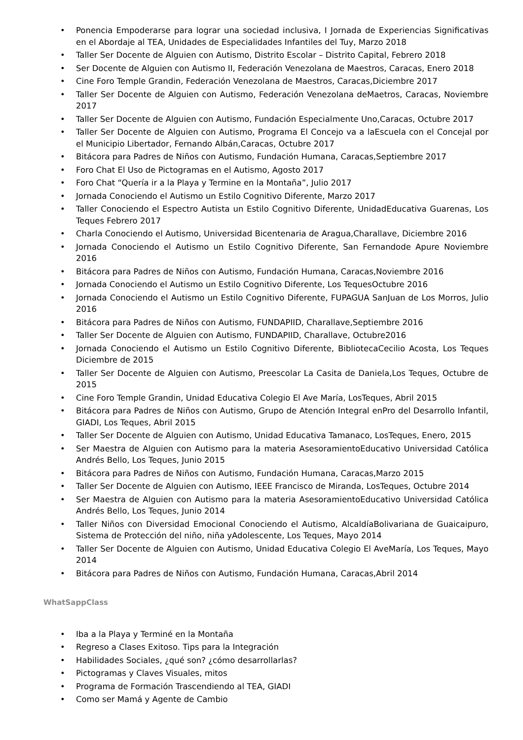• Ponencia Empoderarse para lograr una sociedad inclusiva, I Jornada de Experiencias Significativas en el Abordaje al TEA, Unidades de Especialidades Infantiles del Tuy, Marzo 2018
• Taller Ser Docente de Alguien con Autismo, Distrito Escolar – Distrito Capital, Febrero 2018
• Ser Docente de Alguien con Autismo II, Federación Venezolana de Maestros, Caracas, Enero 2018
• Cine Foro Temple Grandin, Federación Venezolana de Maestros, Caracas,Diciembre 2017
• Taller Ser Docente de Alguien con Autismo, Federación Venezolana deMaetros, Caracas, Noviembre 2017
• Taller Ser Docente de Alguien con Autismo, Fundación Especialmente Uno,Caracas, Octubre 2017
• Taller Ser Docente de Alguien con Autismo, Programa El Concejo va a laEscuela con el Concejal por el Municipio Libertador, Fernando Albán,Caracas, Octubre 2017
• Bitácora para Padres de Niños con Autismo, Fundación Humana, Caracas,Septiembre 2017
• Foro Chat El Uso de Pictogramas en el Autismo, Agosto 2017
• Foro Chat “Quería ir a la Playa y Termine en la Montaña”, Julio 2017
• Jornada Conociendo el Autismo un Estilo Cognitivo Diferente, Marzo 2017
• Taller Conociendo el Espectro Autista un Estilo Cognitivo Diferente, UnidadEducativa Guarenas, Los Teques Febrero 2017
• Charla Conociendo el Autismo, Universidad Bicentenaria de Aragua,Charallave, Diciembre 2016
• Jornada Conociendo el Autismo un Estilo Cognitivo Diferente, San Fernandode Apure Noviembre 2016
• Bitácora para Padres de Niños con Autismo, Fundación Humana, Caracas,Noviembre 2016
• Jornada Conociendo el Autismo un Estilo Cognitivo Diferente, Los TequesOctubre 2016
• Jornada Conociendo el Autismo un Estilo Cognitivo Diferente, FUPAGUA SanJuan de Los Morros, Julio 2016
• Bitácora para Padres de Niños con Autismo, FUNDAPIID, Charallave,Septiembre 2016
• Taller Ser Docente de Alguien con Autismo, FUNDAPIID, Charallave, Octubre2016
• Jornada Conociendo el Autismo un Estilo Cognitivo Diferente, BibliotecaCecilio Acosta, Los Teques Diciembre de 2015
• Taller Ser Docente de Alguien con Autismo, Preescolar La Casita de Daniela,Los Teques, Octubre de 2015
• Cine Foro Temple Grandin, Unidad Educativa Colegio El Ave María, LosTeques, Abril 2015
• Bitácora para Padres de Niños con Autismo, Grupo de Atención Integral enPro del Desarrollo Infantil, GIADI, Los Teques, Abril 2015
• Taller Ser Docente de Alguien con Autismo, Unidad Educativa Tamanaco, LosTeques, Enero, 2015
• Ser Maestra de Alguien con Autismo para la materia AsesoramientoEducativo Universidad Católica Andrés Bello, Los Teques, Junio 2015
• Bitácora para Padres de Niños con Autismo, Fundación Humana, Caracas,Marzo 2015
• Taller Ser Docente de Alguien con Autismo, IEEE Francisco de Miranda, LosTeques, Octubre 2014
• Ser Maestra de Alguien con Autismo para la materia AsesoramientoEducativo Universidad Católica Andrés Bello, Los Teques, Junio 2014
• Taller Niños con Diversidad Emocional Conociendo el Autismo, AlcaldíaBolivariana de Guaicaipuro, Sistema de Protección del niño, niña yAdolescente, Los Teques, Mayo 2014
• Taller Ser Docente de Alguien con Autismo, Unidad Educativa Colegio El AveMaría, Los Teques, Mayo 2014
• Bitácora para Padres de Niños con Autismo, Fundación Humana, Caracas,Abril 2014
WhatSappClass
• Iba a la Playa y Terminé en la Montaña
• Regreso a Clases Exitoso. Tips para la Integración
• Habilidades Sociales, ¿qué son? ¿cómo desarrollarlas?
• Pictogramas y Claves Visuales, mitos
• Programa de Formación Trascendiendo al TEA, GIADI
• Como ser Mamá y Agente de Cambio